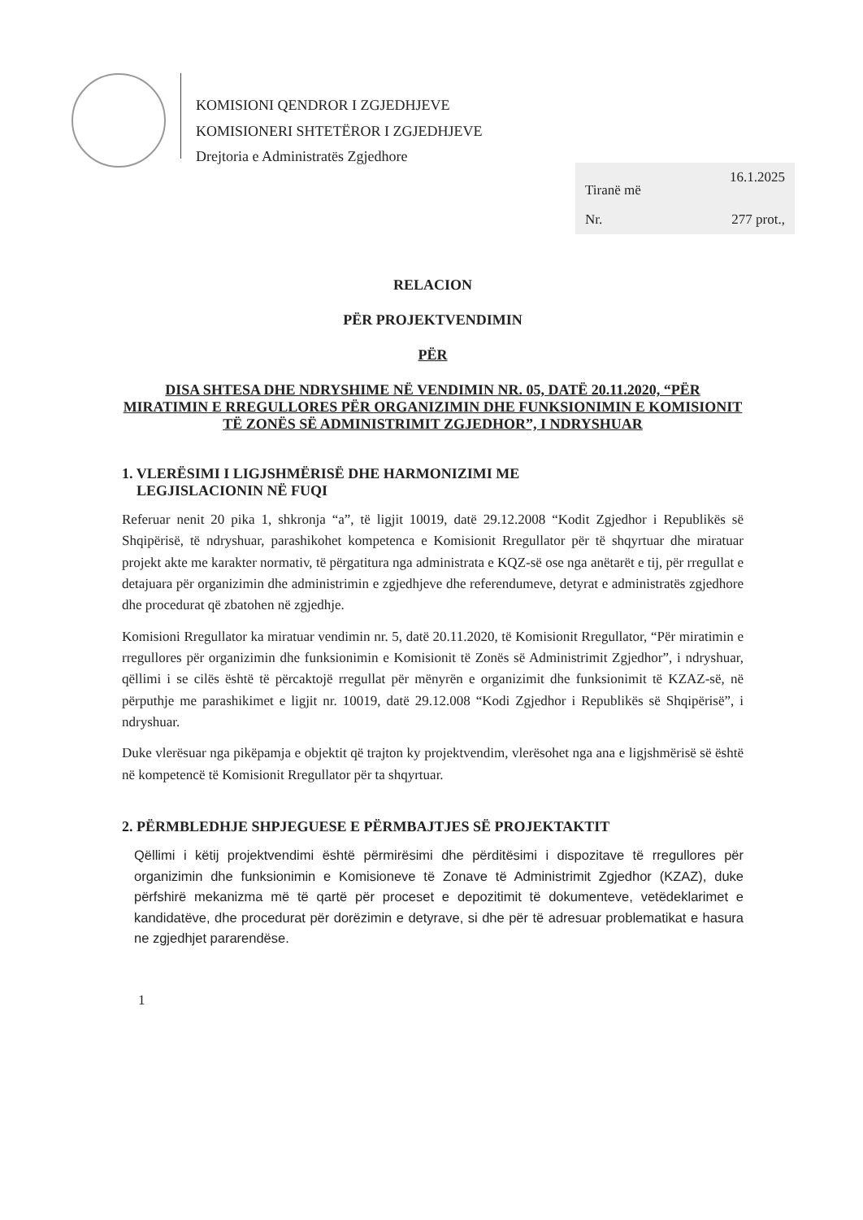KOMISIONI QENDROR I ZGJEDHJEVE
KOMISIONERI SHTETËROR I ZGJEDHJEVE
Drejtoria e Administratës Zgjedhore
Tiranë më 16.1.2025
Nr. 277 prot.,
RELACION
PËR PROJEKTVENDIMIN
PËR
DISA SHTESA DHE NDRYSHIME NË VENDIMIN NR. 05, DATË 20.11.2020, “PËR MIRATIMIN E RREGULLORES PËR ORGANIZIMIN DHE FUNKSIONIMIN E KOMISIONIT TË ZONËS SË ADMINISTRIMIT ZGJEDHOR”, I NDRYSHUAR
1. VLERËSIMI I LIGJSHMËRISË DHE HARMONIZIMI ME
LEGJISLACIONIN NË FUQI
Referuar nenit 20 pika 1, shkronja “a”, të ligjit 10019, datë 29.12.2008 “Kodit Zgjedhor i Republikës së Shqipërisë, të ndryshuar, parashikohet kompetenca e Komisionit Rregullator për të shqyrtuar dhe miratuar projekt akte me karakter normativ, të përgatitura nga administrata e KQZ-së ose nga anëtarët e tij, për rregullat e detajuara për organizimin dhe administrimin e zgjedhjeve dhe referendumeve, detyrat e administratës zgjedhore dhe procedurat që zbatohen në zgjedhje.
Komisioni Rregullator ka miratuar vendimin nr. 5, datë 20.11.2020, të Komisionit Rregullator, “Për miratimin e rregullores për organizimin dhe funksionimin e Komisionit të Zonës së Administrimit Zgjedhor”, i ndryshuar, qëllimi i se cilës është të përcaktojë rregullat për mënyrën e organizimit dhe funksionimit të KZAZ-së, në përputhje me parashikimet e ligjit nr. 10019, datë 29.12.008 “Kodi Zgjedhor i Republikës së Shqipërisë”, i ndryshuar.
Duke vlerësuar nga pikëpamja e objektit që trajton ky projektvendim, vlerësohet nga ana e ligjshmërisë së është në kompetencë të Komisionit Rregullator për ta shqyrtuar.
2. PËRMBLEDHJE SHPJEGUESE E PËRMBAJTJES SË PROJEKTAKTIT
Qëllimi i këtij projektvendimi është përmirësimi dhe përditësimi i dispozitave të rregullores për organizimin dhe funksionimin e Komisioneve të Zonave të Administrimit Zgjedhor (KZAZ), duke përfshirë mekanizma më të qartë për proceset e depozitimit të dokumenteve, vetëdeklarimet e kandidatëve, dhe procedurat për dorëzimin e detyrave, si dhe për të adresuar problematikat e hasura ne zgjedhjet pararendëse.
1